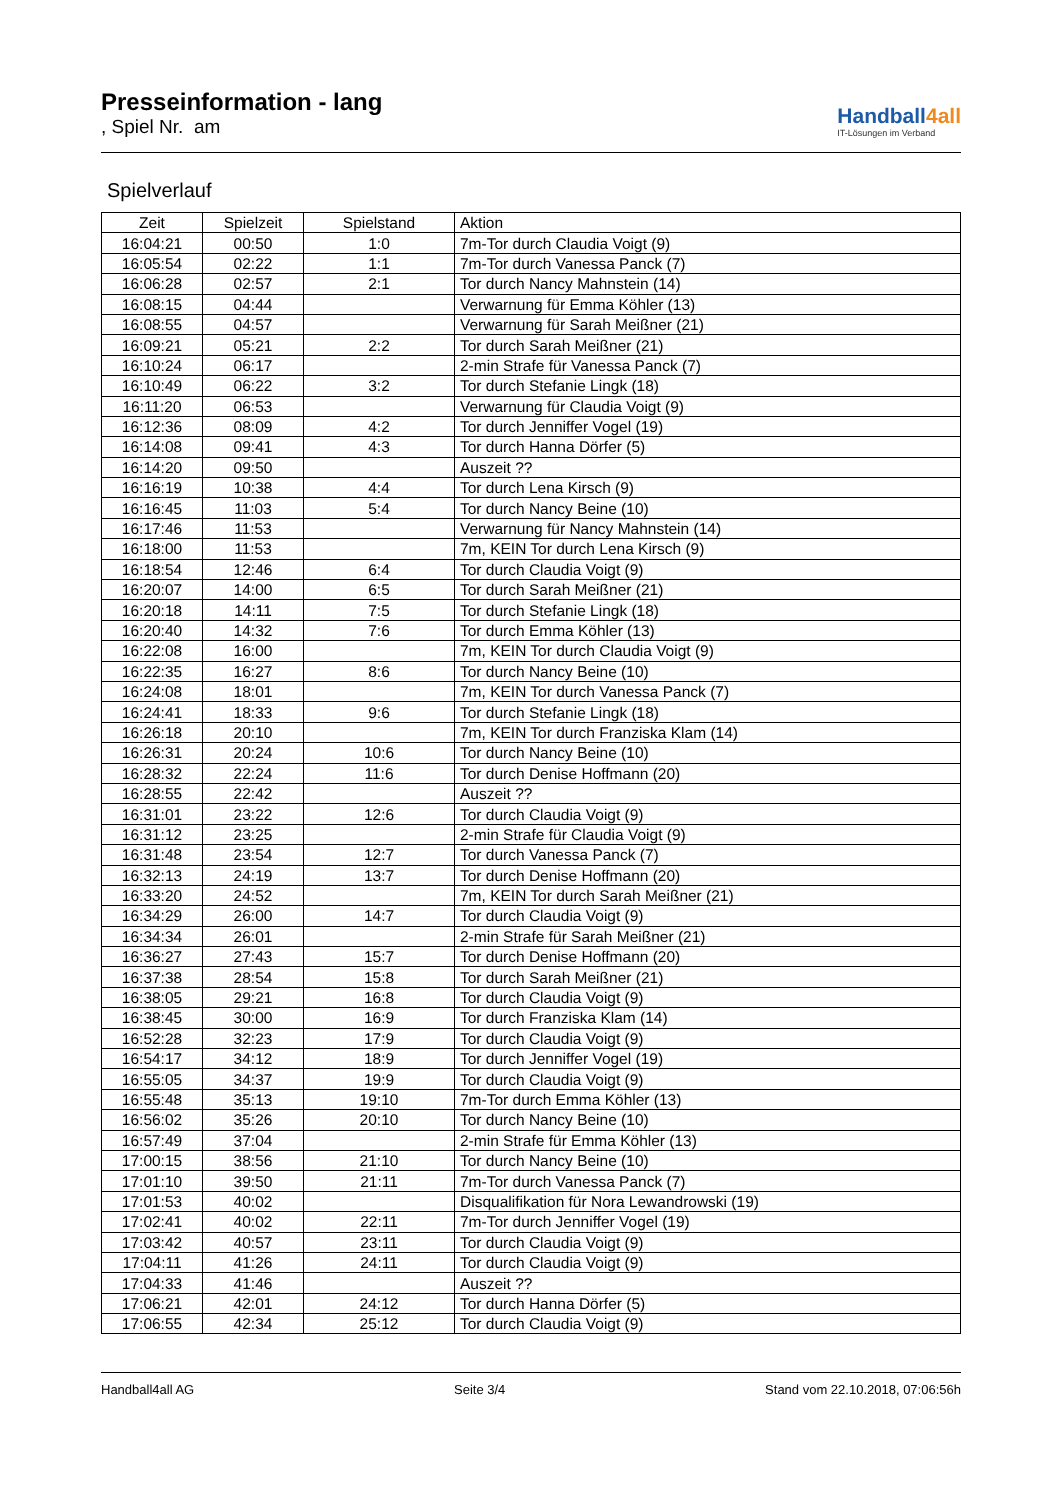Presseinformation - lang
, Spiel Nr. am
Handball4all
IT-Lösungen im Verband
Spielverlauf
| Zeit | Spielzeit | Spielstand | Aktion |
| --- | --- | --- | --- |
| 16:04:21 | 00:50 | 1:0 | 7m-Tor durch Claudia Voigt (9) |
| 16:05:54 | 02:22 | 1:1 | 7m-Tor durch Vanessa Panck (7) |
| 16:06:28 | 02:57 | 2:1 | Tor durch Nancy Mahnstein (14) |
| 16:08:15 | 04:44 | | Verwarnung für Emma Köhler (13) |
| 16:08:55 | 04:57 | | Verwarnung für Sarah Meißner (21) |
| 16:09:21 | 05:21 | 2:2 | Tor durch Sarah Meißner (21) |
| 16:10:24 | 06:17 | | 2-min Strafe für Vanessa Panck (7) |
| 16:10:49 | 06:22 | 3:2 | Tor durch Stefanie Lingk (18) |
| 16:11:20 | 06:53 | | Verwarnung für Claudia Voigt (9) |
| 16:12:36 | 08:09 | 4:2 | Tor durch Jenniffer Vogel (19) |
| 16:14:08 | 09:41 | 4:3 | Tor durch Hanna Dörfer (5) |
| 16:14:20 | 09:50 | | Auszeit ?? |
| 16:16:19 | 10:38 | 4:4 | Tor durch Lena Kirsch (9) |
| 16:16:45 | 11:03 | 5:4 | Tor durch Nancy Beine (10) |
| 16:17:46 | 11:53 | | Verwarnung für Nancy Mahnstein (14) |
| 16:18:00 | 11:53 | | 7m, KEIN Tor durch Lena Kirsch (9) |
| 16:18:54 | 12:46 | 6:4 | Tor durch Claudia Voigt (9) |
| 16:20:07 | 14:00 | 6:5 | Tor durch Sarah Meißner (21) |
| 16:20:18 | 14:11 | 7:5 | Tor durch Stefanie Lingk (18) |
| 16:20:40 | 14:32 | 7:6 | Tor durch Emma Köhler (13) |
| 16:22:08 | 16:00 | | 7m, KEIN Tor durch Claudia Voigt (9) |
| 16:22:35 | 16:27 | 8:6 | Tor durch Nancy Beine (10) |
| 16:24:08 | 18:01 | | 7m, KEIN Tor durch Vanessa Panck (7) |
| 16:24:41 | 18:33 | 9:6 | Tor durch Stefanie Lingk (18) |
| 16:26:18 | 20:10 | | 7m, KEIN Tor durch Franziska Klam (14) |
| 16:26:31 | 20:24 | 10:6 | Tor durch Nancy Beine (10) |
| 16:28:32 | 22:24 | 11:6 | Tor durch Denise Hoffmann (20) |
| 16:28:55 | 22:42 | | Auszeit ?? |
| 16:31:01 | 23:22 | 12:6 | Tor durch Claudia Voigt (9) |
| 16:31:12 | 23:25 | | 2-min Strafe für Claudia Voigt (9) |
| 16:31:48 | 23:54 | 12:7 | Tor durch Vanessa Panck (7) |
| 16:32:13 | 24:19 | 13:7 | Tor durch Denise Hoffmann (20) |
| 16:33:20 | 24:52 | | 7m, KEIN Tor durch Sarah Meißner (21) |
| 16:34:29 | 26:00 | 14:7 | Tor durch Claudia Voigt (9) |
| 16:34:34 | 26:01 | | 2-min Strafe für Sarah Meißner (21) |
| 16:36:27 | 27:43 | 15:7 | Tor durch Denise Hoffmann (20) |
| 16:37:38 | 28:54 | 15:8 | Tor durch Sarah Meißner (21) |
| 16:38:05 | 29:21 | 16:8 | Tor durch Claudia Voigt (9) |
| 16:38:45 | 30:00 | 16:9 | Tor durch Franziska Klam (14) |
| 16:52:28 | 32:23 | 17:9 | Tor durch Claudia Voigt (9) |
| 16:54:17 | 34:12 | 18:9 | Tor durch Jenniffer Vogel (19) |
| 16:55:05 | 34:37 | 19:9 | Tor durch Claudia Voigt (9) |
| 16:55:48 | 35:13 | 19:10 | 7m-Tor durch Emma Köhler (13) |
| 16:56:02 | 35:26 | 20:10 | Tor durch Nancy Beine (10) |
| 16:57:49 | 37:04 | | 2-min Strafe für Emma Köhler (13) |
| 17:00:15 | 38:56 | 21:10 | Tor durch Nancy Beine (10) |
| 17:01:10 | 39:50 | 21:11 | 7m-Tor durch Vanessa Panck (7) |
| 17:01:53 | 40:02 | | Disqualifikation für Nora Lewandrowski (19) |
| 17:02:41 | 40:02 | 22:11 | 7m-Tor durch Jenniffer Vogel (19) |
| 17:03:42 | 40:57 | 23:11 | Tor durch Claudia Voigt (9) |
| 17:04:11 | 41:26 | 24:11 | Tor durch Claudia Voigt (9) |
| 17:04:33 | 41:46 | | Auszeit ?? |
| 17:06:21 | 42:01 | 24:12 | Tor durch Hanna Dörfer (5) |
| 17:06:55 | 42:34 | 25:12 | Tor durch Claudia Voigt (9) |
Handball4all AG Seite 3/4 Stand vom 22.10.2018, 07:06:56h